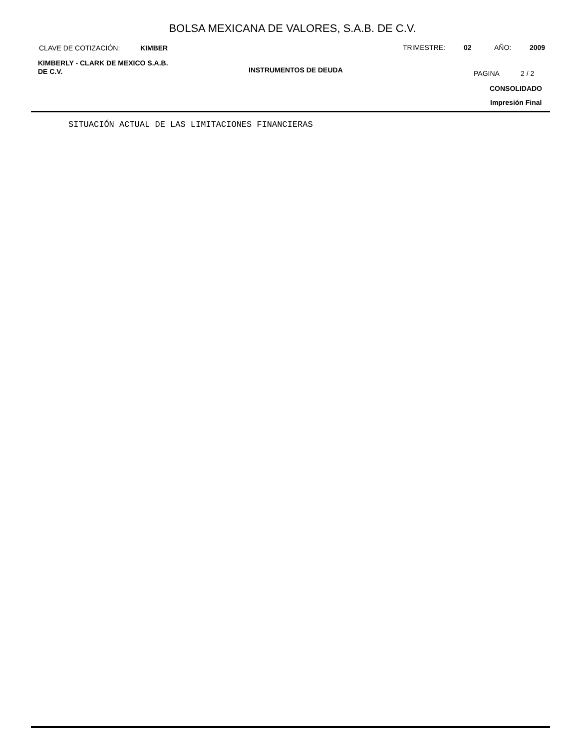BOLSA MEXICANA DE VALORES, S.A.B. DE C.V.
CLAVE DE COTIZACIÓN: KIMBER TRIMESTRE: 02 AÑO: 2009
KIMBERLY - CLARK DE MEXICO S.A.B.
DE C.V.
INSTRUMENTOS DE DEUDA PAGINA 2 / 2
CONSOLIDADO
Impresión Final
SITUACIÓN ACTUAL DE LAS LIMITACIONES FINANCIERAS